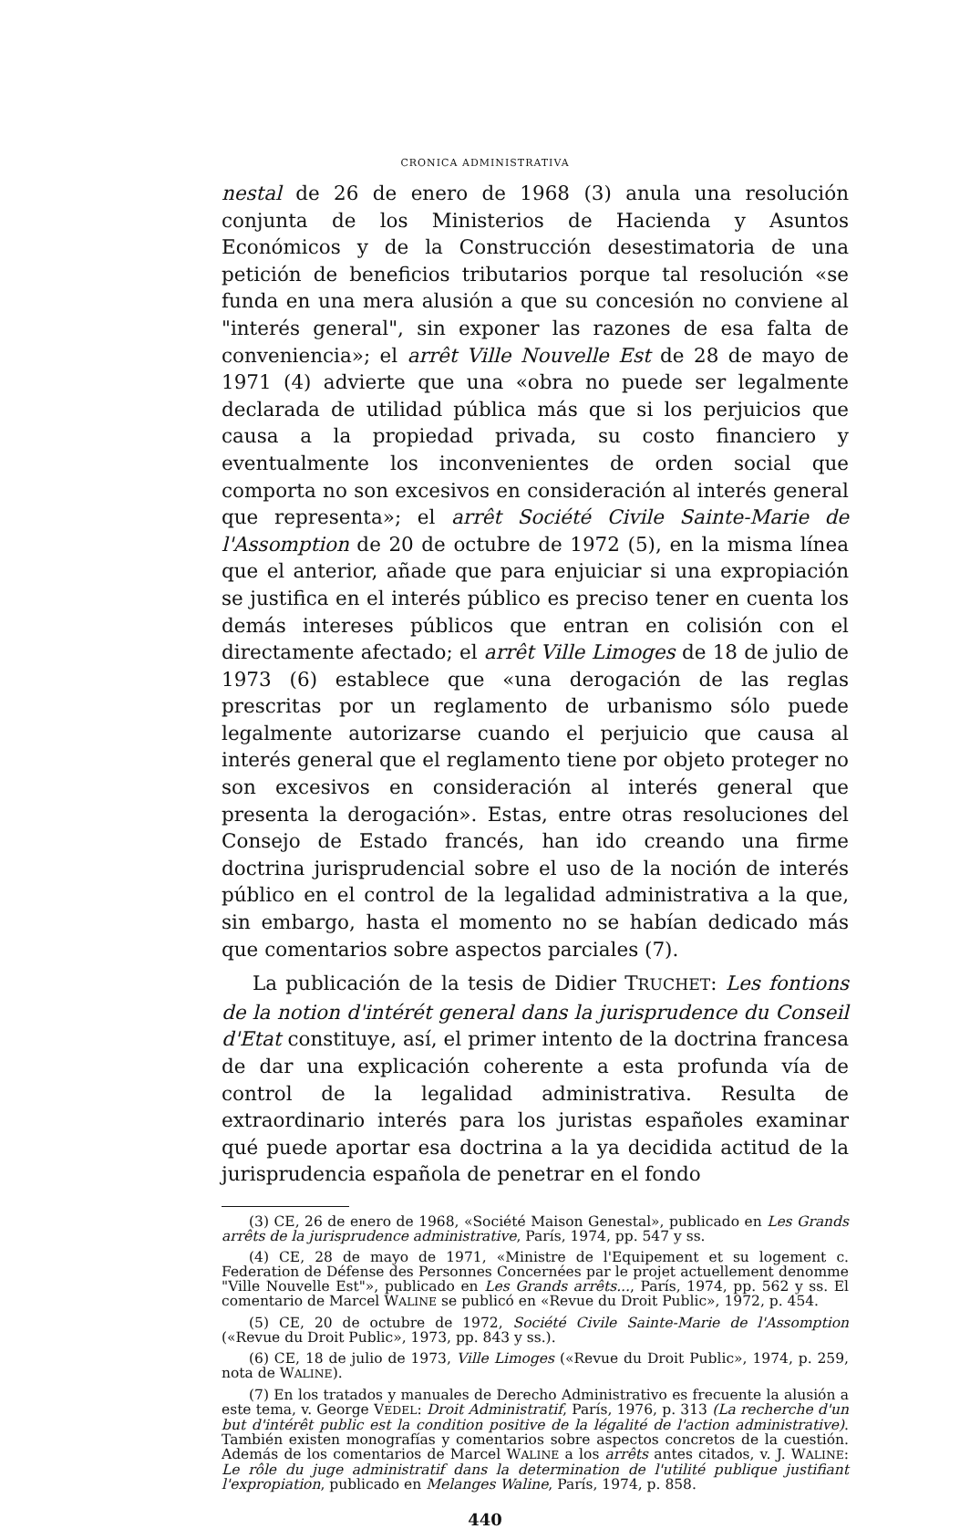CRONICA ADMINISTRATIVA
nestal de 26 de enero de 1968 (3) anula una resolución conjunta de los Ministerios de Hacienda y Asuntos Económicos y de la Construcción desestimatoria de una petición de beneficios tributarios porque tal resolución «se funda en una mera alusión a que su concesión no conviene al "interés general", sin exponer las razones de esa falta de conveniencia»; el arrêt Ville Nouvelle Est de 28 de mayo de 1971 (4) advierte que una «obra no puede ser legalmente declarada de utilidad pública más que si los perjuicios que causa a la propiedad privada, su costo financiero y eventualmente los inconvenientes de orden social que comporta no son excesivos en consideración al interés general que representa»; el arrêt Société Civile Sainte-Marie de l'Assomption de 20 de octubre de 1972 (5), en la misma línea que el anterior, añade que para enjuiciar si una expropiación se justifica en el interés público es preciso tener en cuenta los demás intereses públicos que entran en colisión con el directamente afectado; el arrêt Ville Limoges de 18 de julio de 1973 (6) establece que «una derogación de las reglas prescritas por un reglamento de urbanismo sólo puede legalmente autorizarse cuando el perjuicio que causa al interés general que el reglamento tiene por objeto proteger no son excesivos en consideración al interés general que presenta la derogación». Estas, entre otras resoluciones del Consejo de Estado francés, han ido creando una firme doctrina jurisprudencial sobre el uso de la noción de interés público en el control de la legalidad administrativa a la que, sin embargo, hasta el momento no se habían dedicado más que comentarios sobre aspectos parciales (7).
La publicación de la tesis de Didier TRUCHET: Les fontions de la notion d'intérét general dans la jurisprudence du Conseil d'Etat constituye, así, el primer intento de la doctrina francesa de dar una explicación coherente a esta profunda vía de control de la legalidad administrativa. Resulta de extraordinario interés para los juristas españoles examinar qué puede aportar esa doctrina a la ya decidida actitud de la jurisprudencia española de penetrar en el fondo
(3) CE, 26 de enero de 1968, «Société Maison Genestal», publicado en Les Grands arrêts de la jurisprudence administrative, París, 1974, pp. 547 y ss.
(4) CE, 28 de mayo de 1971, «Ministre de l'Equipement et su logement c. Federation de Défense des Personnes Concernées par le projet actuellement denomme "Ville Nouvelle Est"», publicado en Les Grands arrêts..., París, 1974, pp. 562 y ss. El comentario de Marcel WALINE se publicó en «Revue du Droit Public», 1972, p. 454.
(5) CE, 20 de octubre de 1972, Société Civile Sainte-Marie de l'Assomption («Revue du Droit Public», 1973, pp. 843 y ss.).
(6) CE, 18 de julio de 1973, Ville Limoges («Revue du Droit Public», 1974, p. 259, nota de WALINE).
(7) En los tratados y manuales de Derecho Administrativo es frecuente la alusión a este tema, v. George VEDEL: Droit Administratif, París, 1976, p. 313 (La recherche d'un but d'intérêt public est la condition positive de la légalité de l'action administrative). También existen monografías y comentarios sobre aspectos concretos de la cuestión. Además de los comentarios de Marcel WALINE a los arrêts antes citados, v. J. WALINE: Le rôle du juge administratif dans la determination de l'utilité publique justifiant l'expropiation, publicado en Melanges Waline, París, 1974, p. 858.
440